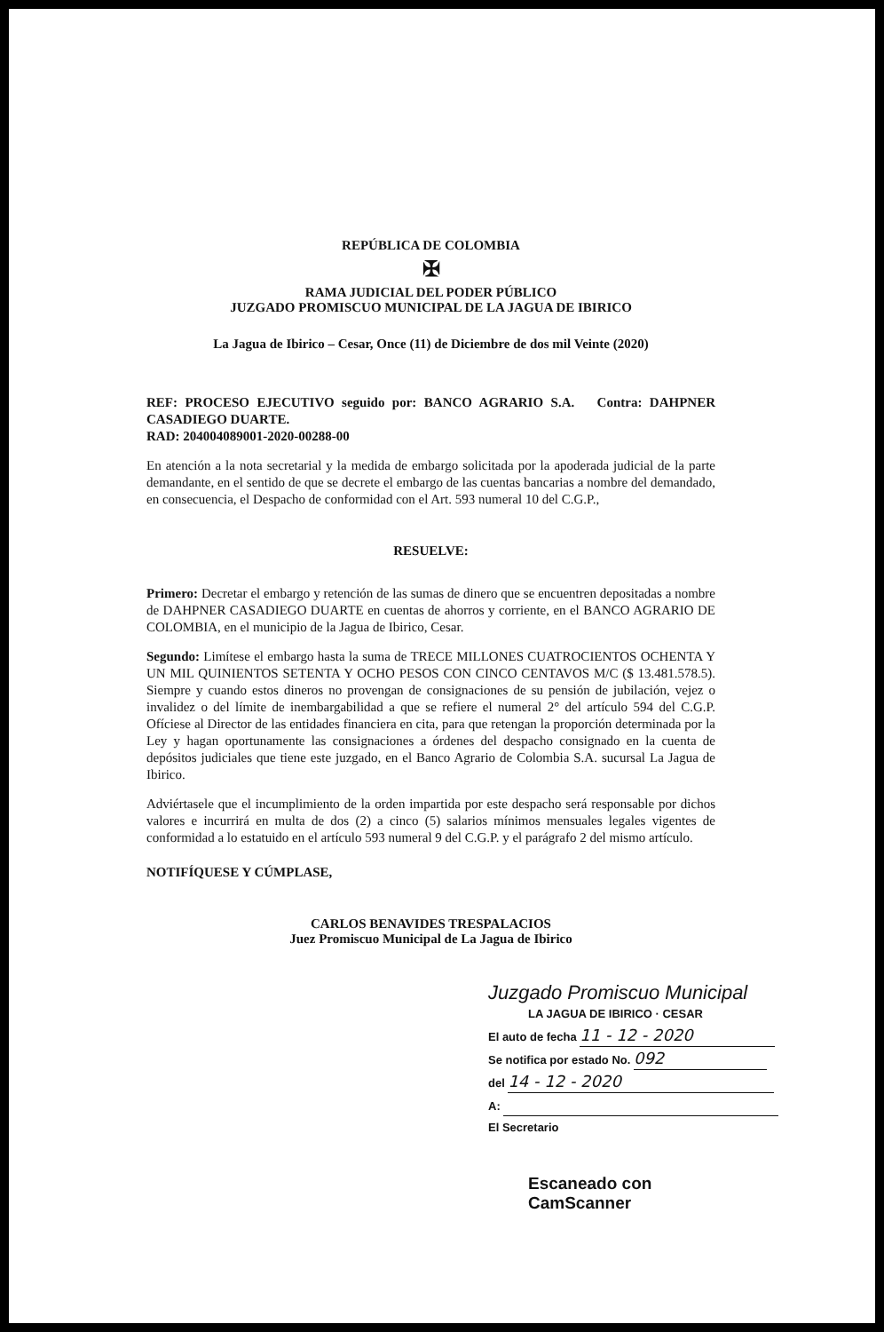REPÚBLICA DE COLOMBIA
✠
RAMA JUDICIAL DEL PODER PÚBLICO
JUZGADO PROMISCUO MUNICIPAL DE LA JAGUA DE IBIRICO
La Jagua de Ibirico – Cesar, Once (11) de Diciembre de dos mil Veinte (2020)
REF: PROCESO EJECUTIVO seguido por: BANCO AGRARIO S.A. Contra: DAHPNER CASADIEGO DUARTE.
RAD: 204004089001-2020-00288-00
En atención a la nota secretarial y la medida de embargo solicitada por la apoderada judicial de la parte demandante, en el sentido de que se decrete el embargo de las cuentas bancarias a nombre del demandado, en consecuencia, el Despacho de conformidad con el Art. 593 numeral 10 del C.G.P.,
RESUELVE:
Primero: Decretar el embargo y retención de las sumas de dinero que se encuentren depositadas a nombre de DAHPNER CASADIEGO DUARTE en cuentas de ahorros y corriente, en el BANCO AGRARIO DE COLOMBIA, en el municipio de la Jagua de Ibirico, Cesar.
Segundo: Limítese el embargo hasta la suma de TRECE MILLONES CUATROCIENTOS OCHENTA Y UN MIL QUINIENTOS SETENTA Y OCHO PESOS CON CINCO CENTAVOS M/C ($ 13.481.578.5). Siempre y cuando estos dineros no provengan de consignaciones de su pensión de jubilación, vejez o invalidez o del límite de inembargabilidad a que se refiere el numeral 2° del artículo 594 del C.G.P. Ofíciese al Director de las entidades financiera en cita, para que retengan la proporción determinada por la Ley y hagan oportunamente las consignaciones a órdenes del despacho consignado en la cuenta de depósitos judiciales que tiene este juzgado, en el Banco Agrario de Colombia S.A. sucursal La Jagua de Ibirico.
Adviértasele que el incumplimiento de la orden impartida por este despacho será responsable por dichos valores e incurrirá en multa de dos (2) a cinco (5) salarios mínimos mensuales legales vigentes de conformidad a lo estatuido en el artículo 593 numeral 9 del C.G.P. y el parágrafo 2 del mismo artículo.
NOTIFÍQUESE Y CÚMPLASE,
CARLOS BENAVIDES TRESPALACIOS
Juez Promiscuo Municipal de La Jagua de Ibirico
Juzgado Promiscuo Municipal
LA JAGUA DE IBIRICO · CESAR
El auto de fecha 11 - 12 - 2020
Se notifica por estado No. 092
del 14 - 12 - 2020
A:
El Secretario
Escaneado con CamScanner